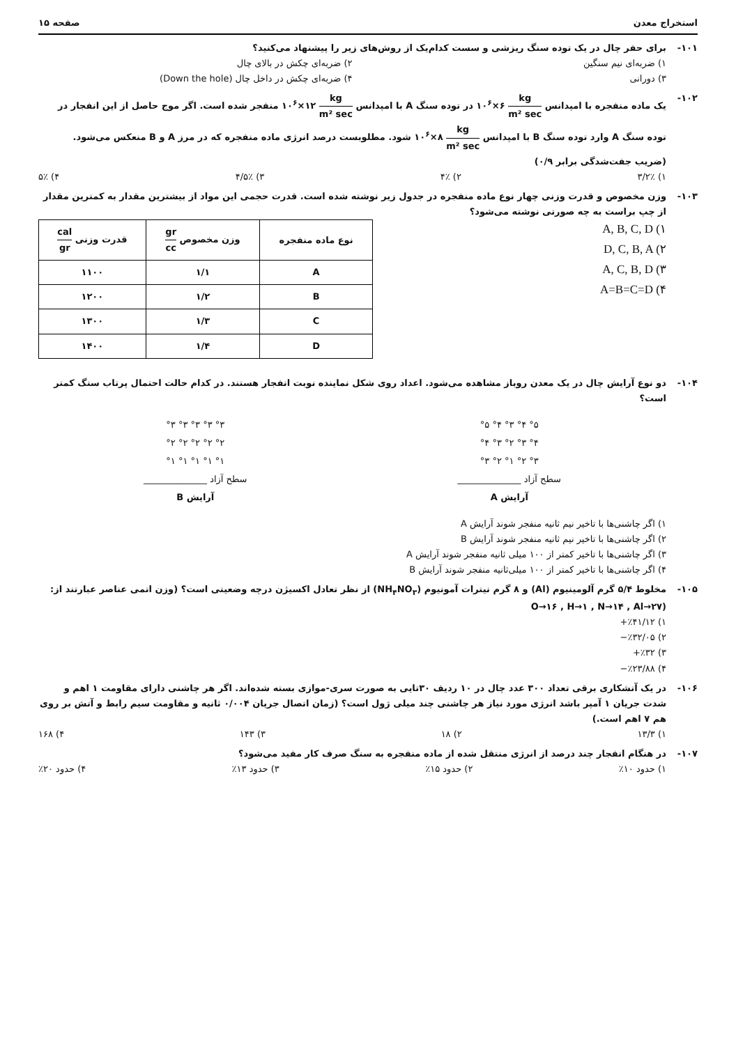استخراج معدن صفحه ۱۵
۱۰۱- برای حفر چال در یک توده سنگ ریزشی و سست کدام‌یک از روش‌های زیر را پیشنهاد می‌کنید؟
۱) ضربه‌ای نیم سنگین ۲) ضربه‌ای چکش در بالای چال ۳) دورانی ۴) ضربه‌ای چکش در داخل چال (Down the hole)
۱۰۲- یک ماده منفجره با امپدانس kg m² sec ۶×۱۰<sup>۶</sup> در توده سنگ A با امپدانس kg m² sec ۱۲×۱۰<sup>۶</sup> منفجر شده است. اگر موج حاصل از این انفجار در توده سنگ A وارد توده سنگ B با امپدانس kg m² sec ۸×۱۰<sup>۶</sup> شود. مطلوبست درصد انرژی ماده منفجره که در مرز A و B منعکس می‌شود. (ضریب جفت‌شدگی برابر ۰/۹)
۱) ۳/۲٪ ۲) ۴٪ ۳) ۴/۵٪ ۴) ۵٪
۱۰۳- وزن مخصوص و قدرت وزنی چهار نوع ماده منفجره در جدول زیر نوشته شده است. قدرت حجمی این مواد از بیشترین مقدار به کمترین مقدار از چپ براست به چه صورتی نوشته می‌شود؟
A, B, C, D (۱
D, C, B, A (۲
A, C, B, D (۳
A=B=C=D (۴
| نوع ماده منفجره | وزن مخصوص gr cc | قدرت وزنی cal gr |
| --- | --- | --- |
| A | ۱/۱ | ۱۱۰۰ |
| B | ۱/۲ | ۱۲۰۰ |
| C | ۱/۳ | ۱۳۰۰ |
| D | ۱/۴ | ۱۴۰۰ |
۱۰۴- دو نوع آرایش چال در یک معدن روباز مشاهده می‌شود. اعداد روی شکل نماینده نوبت انفجار هستند. در کدام حالت احتمال پرتاب سنگ کمتر است؟
°۵ °۴ °۳ °۴ °۵
°۴ °۳ °۲ °۳ °۴
°۳ °۲ °۱ °۲ °۳
سطح آزاد ______________
آرایش A
°۳ °۳ °۳ °۳ °۳
°۲ °۲ °۲ °۲ °۲
°۱ °۱ °۱ °۱ °۱
سطح آزاد ______________
آرایش B
۱) اگر چاشنی‌ها با تاخیر نیم ثانیه منفجر شوند آرایش A
۲) اگر چاشنی‌ها با تاخیر نیم ثانیه منفجر شوند آرایش B
۳) اگر چاشنی‌ها با تاخیر کمتر از ۱۰۰ میلی ثانیه منفجر شوند آرایش A
۴) اگر چاشنی‌ها با تاخیر کمتر از ۱۰۰ میلی‌ثانیه منفجر شوند آرایش B
۱۰۵- مخلوط ۵/۴ گرم آلومینیوم (Al) و ۸ گرم نیترات آمونیوم (NH<sub>۴</sub>NO<sub>۳</sub>) از نظر تعادل اکسیژن درچه وضعیتی است؟ (وزن اتمی عناصر عبارتند از: (O→۱۶ , H→۱ , N→۱۴ , Al→۲۷
۱) ٪۴۱/۱۲+
۲) ٪۳۲/۰۵−
۳) ٪۳۲+
۴) ٪۲۳/۸۸−
۱۰۶- در یک آتشکاری برقی تعداد ۳۰۰ عدد چال در ۱۰ ردیف ۳۰تایی به صورت سری-موازی بسته شده‌اند. اگر هر چاشنی دارای مقاومت ۱ اهم و شدت جریان ۱ آمپر باشد انرژی مورد نیاز هر چاشنی چند میلی ژول است؟ (زمان اتصال جریان ۰/۰۰۴ ثانیه و مقاومت سیم رابط و آتش بر روی هم ۷ اهم است.)
۱) ۱۳/۳ ۲) ۱۸ ۳) ۱۴۳ ۴) ۱۶۸
۱۰۷- در هنگام انفجار چند درصد از انرژی منتقل شده از ماده منفجره به سنگ صرف کار مفید می‌شود؟
۱) حدود ۱۰٪ ۲) حدود ۱۵٪ ۳) حدود ۱۳٪ ۴) حدود ۲۰٪